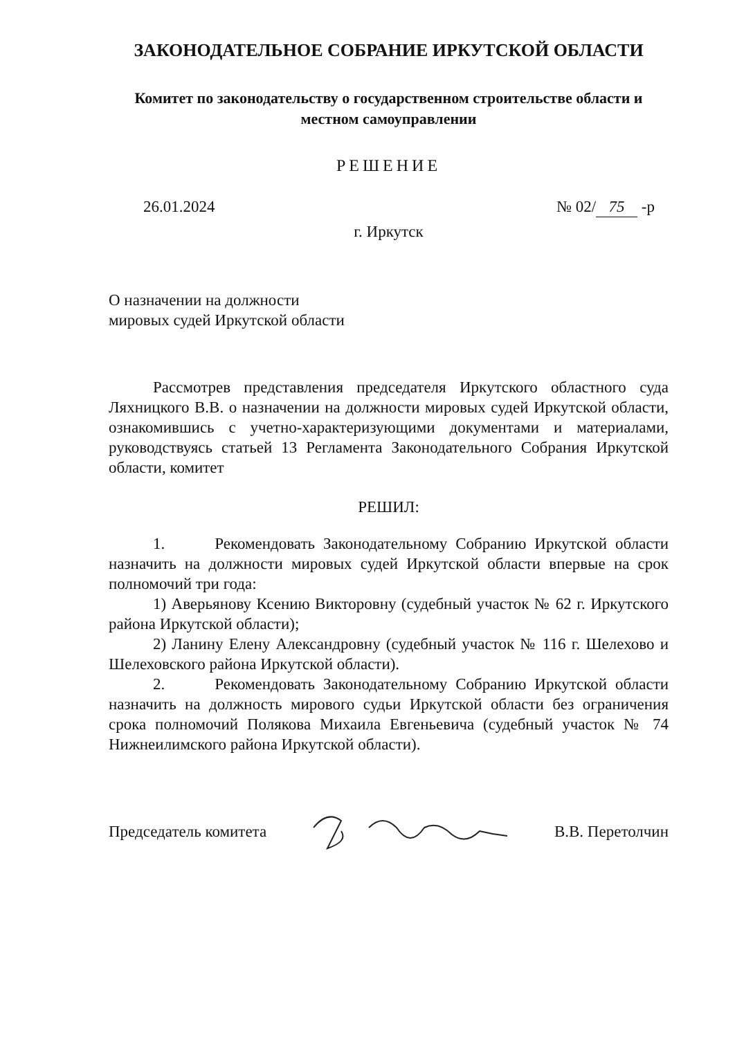ЗАКОНОДАТЕЛЬНОЕ СОБРАНИЕ ИРКУТСКОЙ ОБЛАСТИ
Комитет по законодательству о государственном строительстве области и местном самоуправлении
РЕШЕНИЕ
26.01.2024 № 02/ 75 -р
г. Иркутск
О назначении на должности
мировых судей Иркутской области
Рассмотрев представления председателя Иркутского областного суда Ляхницкого В.В. о назначении на должности мировых судей Иркутской области, ознакомившись с учетно-характеризующими документами и материалами, руководствуясь статьей 13 Регламента Законодательного Собрания Иркутской области, комитет
РЕШИЛ:
1. Рекомендовать Законодательному Собранию Иркутской области назначить на должности мировых судей Иркутской области впервые на срок полномочий три года:
1) Аверьянову Ксению Викторовну (судебный участок № 62 г. Иркутского района Иркутской области);
2) Ланину Елену Александровну (судебный участок № 116 г. Шелехово и Шелеховского района Иркутской области).
2. Рекомендовать Законодательному Собранию Иркутской области назначить на должность мирового судьи Иркутской области без ограничения срока полномочий Полякова Михаила Евгеньевича (судебный участок № 74 Нижнеилимского района Иркутской области).
Председатель комитета В.В. Перетолчин